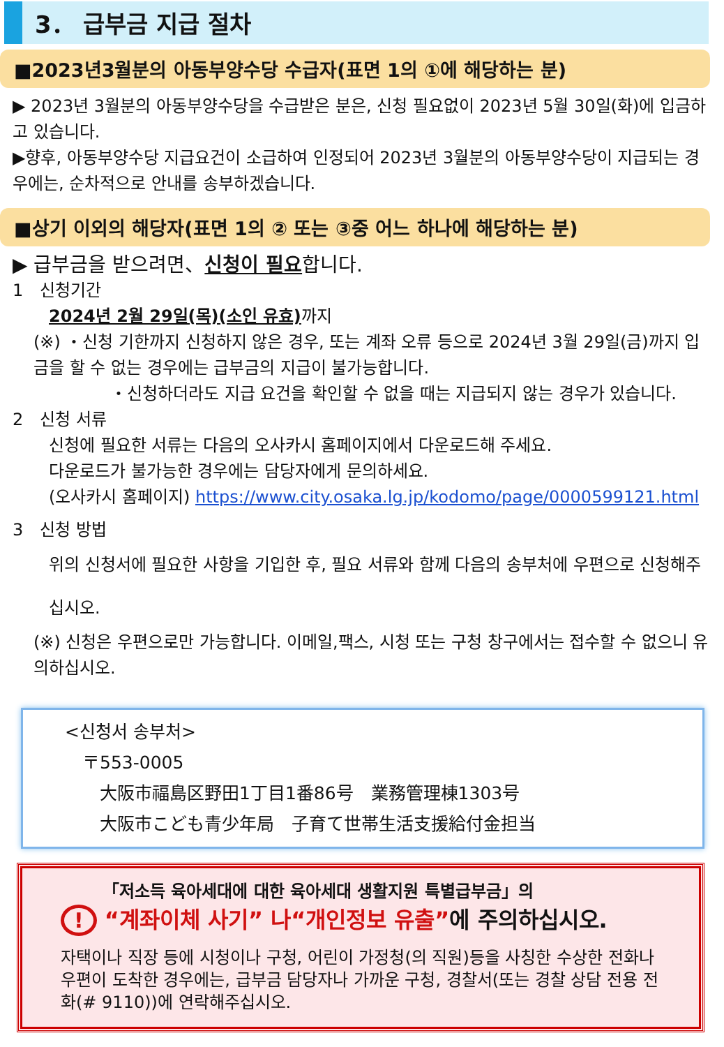3． 급부금 지급 절차
■2023년3월분의 아동부양수당 수급자(표면 1의 ①에 해당하는 분)
▶ 2023년 3월분의 아동부양수당을 수급받은 분은, 신청 필요없이 2023년 5월 30일(화)에 입금하고 있습니다.
▶향후, 아동부양수당 지급요건이 소급하여 인정되어 2023년 3월분의 아동부양수당이 지급되는 경우에는, 순차적으로 안내를 송부하겠습니다.
■상기 이외의 해당자(표면 1의 ② 또는 ③중 어느 하나에 해당하는 분)
▶ 급부금을 받으려면、신청이 필요합니다.
1　신청기간
2024년 2월 29일(목)(소인 유효) 까지
(※) ・신청 기한까지 신청하지 않은 경우, 또는 계좌 오류 등으로 2024년 3월 29일(금)까지 입금을 할 수 없는 경우에는 급부금의 지급이 불가능합니다.
・신청하더라도 지급 요건을 확인할 수 없을 때는 지급되지 않는 경우가 있습니다.
2　신청 서류
신청에 필요한 서류는 다음의 오사카시 홈페이지에서 다운로드해 주세요.
다운로드가 불가능한 경우에는 담당자에게 문의하세요.
(오사카시 홈페이지) https://www.city.osaka.lg.jp/kodomo/page/0000599121.html
3　신청 방법
위의 신청서에 필요한 사항을 기입한 후, 필요 서류와 함께 다음의 송부처에 우편으로 신청해주십시오.
(※) 신청은 우편으로만 가능합니다. 이메일,팩스, 시청 또는 구청 창구에서는 접수할 수 없으니 유의하십시오.
<신청서 송부처>
〒553-0005
大阪市福島区野田1丁目1番86号　業務管理棟1303号
大阪市こども青少年局　子育て世帯生活支援給付金担当
「저소득 육아세대에 대한 육아세대 생활지원 특별급부금」의
! “계좌이체 사기” 나“개인정보 유출”에 주의하십시오.
자택이나 직장 등에 시청이나 구청, 어린이 가정청(의 직원)등을 사칭한 수상한 전화나 우편이 도착한 경우에는, 급부금 담당자나 가까운 구청, 경찰서(또는 경찰 상담 전용 전화(# 9110))에 연락해주십시오.